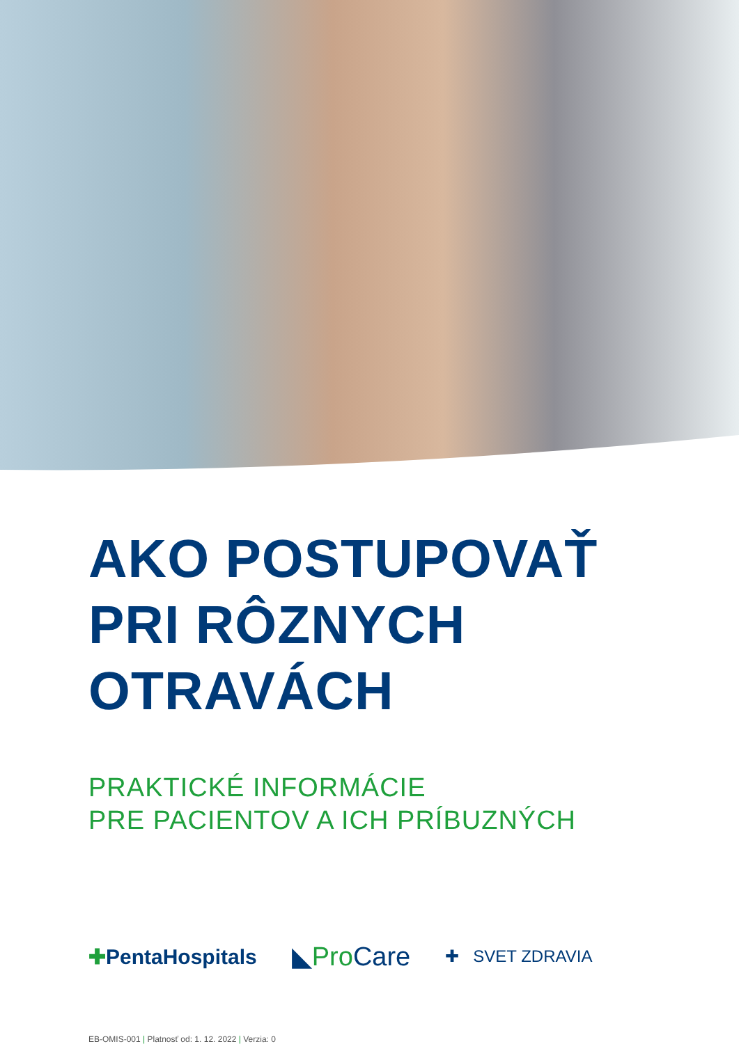AKO POSTUPOVAŤ
PRI RÔZNYCH
OTRAVÁCH
PRAKTICKÉ INFORMÁCIE
PRE PACIENTOV A ICH PRÍBUZNÝCH
✚PentaHospitals
◣ProCare
✚ SVET ZDRAVIA
EB-OMIS-001 | Platnosť od: 1. 12. 2022 | Verzia: 0